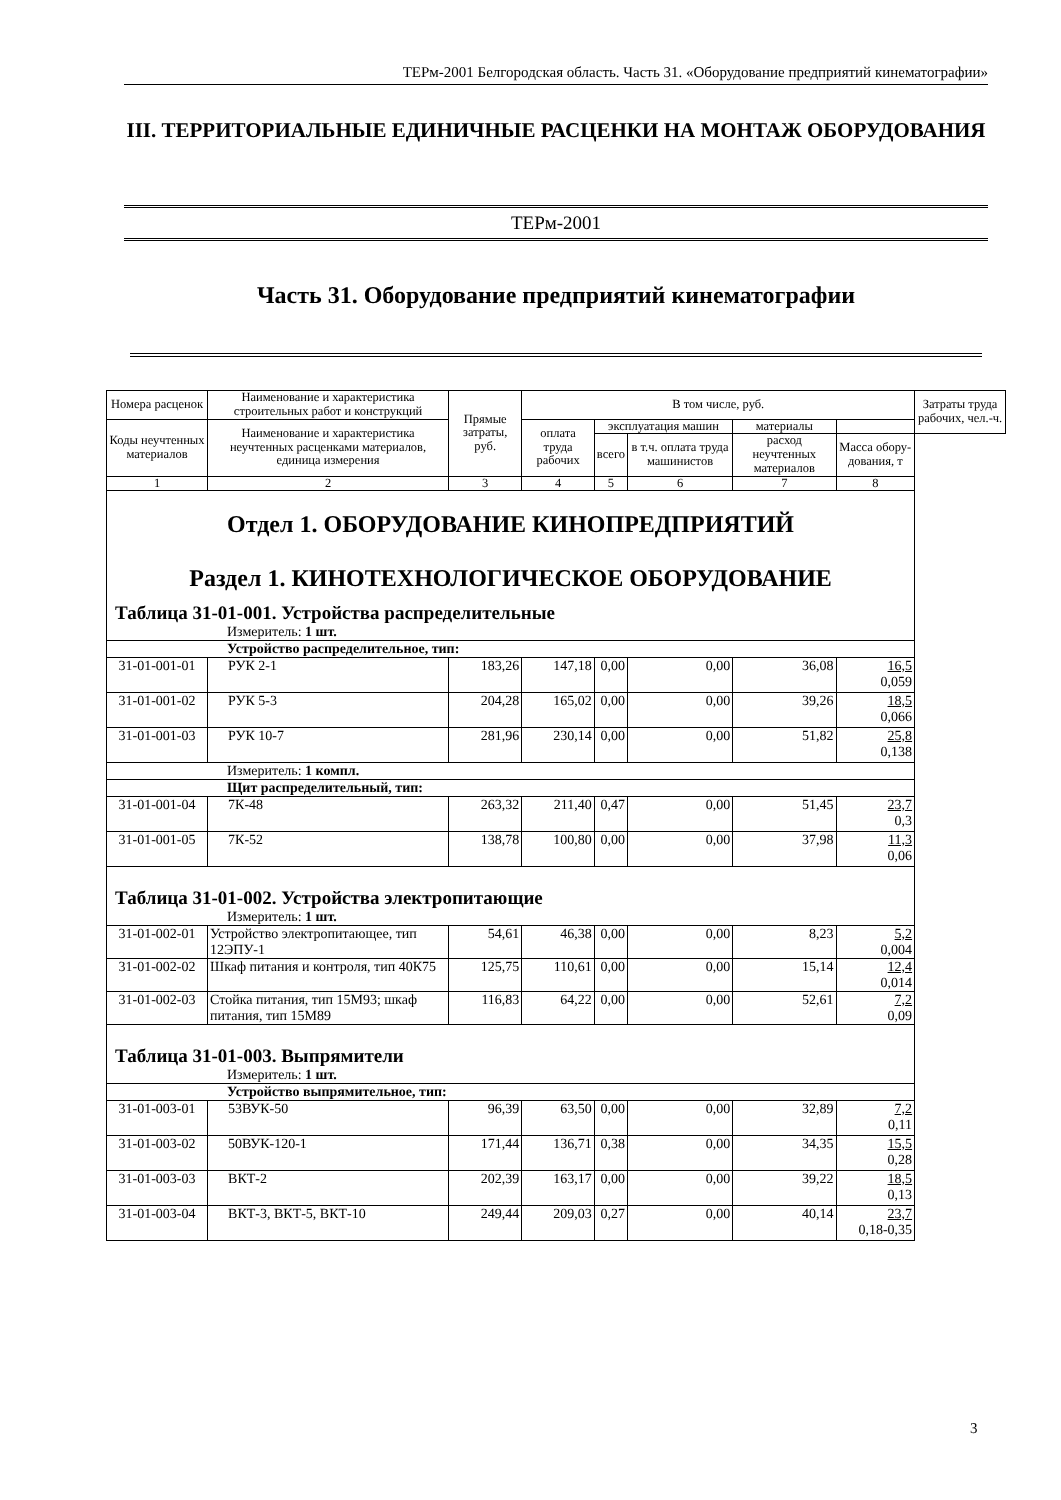ТЕРм-2001 Белгородская область. Часть 31. «Оборудование предприятий кинематографии»
III. ТЕРРИТОРИАЛЬНЫЕ ЕДИНИЧНЫЕ РАСЦЕНКИ НА МОНТАЖ ОБОРУДОВАНИЯ
ТЕРм-2001
Часть 31. Оборудование предприятий кинематографии
| Номера расценок | Наименование и характеристика строительных работ и конструкций | Прямые затраты, руб. | В том числе, руб. | | | | | Затраты труда рабочих, чел.-ч. |
| --- | --- | --- | --- | --- | --- | --- | --- | --- |
| Коды неучтенных материалов | Наименование и характеристика неучтенных расценками материалов, единица измерения | | оплата труда рабочих | эксплуатация машин | | материалы | | |
| | | | | всего | в т.ч. оплата труда машинистов | расход неучтенных материалов | Масса обору-дования, т | |
| 1 | 2 | 3 | 4 | 5 | 6 | 7 | 8 | |
| Отдел 1. ОБОРУДОВАНИЕ КИНОПРЕДПРИЯТИЙ Раздел 1. КИНОТЕХНОЛОГИЧЕСКОЕ ОБОРУДОВАНИЕ | | | | | | | | |
| Таблица 31-01-001. Устройства распределительные | | | | | | | | |
| Измеритель: 1 шт. | | | | | | | | |
| Устройство распределительное, тип: | | | | | | | | |
| 31-01-001-01 | РУК 2-1 | 183,26 | 147,18 | 0,00 | 0,00 | 36,08 | 16,5 0,059 | |
| 31-01-001-02 | РУК 5-3 | 204,28 | 165,02 | 0,00 | 0,00 | 39,26 | 18,5 0,066 | |
| 31-01-001-03 | РУК 10-7 | 281,96 | 230,14 | 0,00 | 0,00 | 51,82 | 25,8 0,138 | |
| Измеритель: 1 компл. | | | | | | | | |
| Щит распределительный, тип: | | | | | | | | |
| 31-01-001-04 | 7К-48 | 263,32 | 211,40 | 0,47 | 0,00 | 51,45 | 23,7 0,3 | |
| 31-01-001-05 | 7К-52 | 138,78 | 100,80 | 0,00 | 0,00 | 37,98 | 11,3 0,06 | |
| Таблица 31-01-002. Устройства электропитающие | | | | | | | | |
| Измеритель: 1 шт. | | | | | | | | |
| 31-01-002-01 | Устройство электропитающее, тип 12ЭПУ-1 | 54,61 | 46,38 | 0,00 | 0,00 | 8,23 | 5,2 0,004 | |
| 31-01-002-02 | Шкаф питания и контроля, тип 40К75 | 125,75 | 110,61 | 0,00 | 0,00 | 15,14 | 12,4 0,014 | |
| 31-01-002-03 | Стойка питания, тип 15М93; шкаф питания, тип 15М89 | 116,83 | 64,22 | 0,00 | 0,00 | 52,61 | 7,2 0,09 | |
| Таблица 31-01-003. Выпрямители | | | | | | | | |
| Измеритель: 1 шт. | | | | | | | | |
| Устройство выпрямительное, тип: | | | | | | | | |
| 31-01-003-01 | 53ВУК-50 | 96,39 | 63,50 | 0,00 | 0,00 | 32,89 | 7,2 0,11 | |
| 31-01-003-02 | 50ВУК-120-1 | 171,44 | 136,71 | 0,38 | 0,00 | 34,35 | 15,5 0,28 | |
| 31-01-003-03 | ВКТ-2 | 202,39 | 163,17 | 0,00 | 0,00 | 39,22 | 18,5 0,13 | |
| 31-01-003-04 | ВКТ-3, ВКТ-5, ВКТ-10 | 249,44 | 209,03 | 0,27 | 0,00 | 40,14 | 23,7 0,18-0,35 | |
3